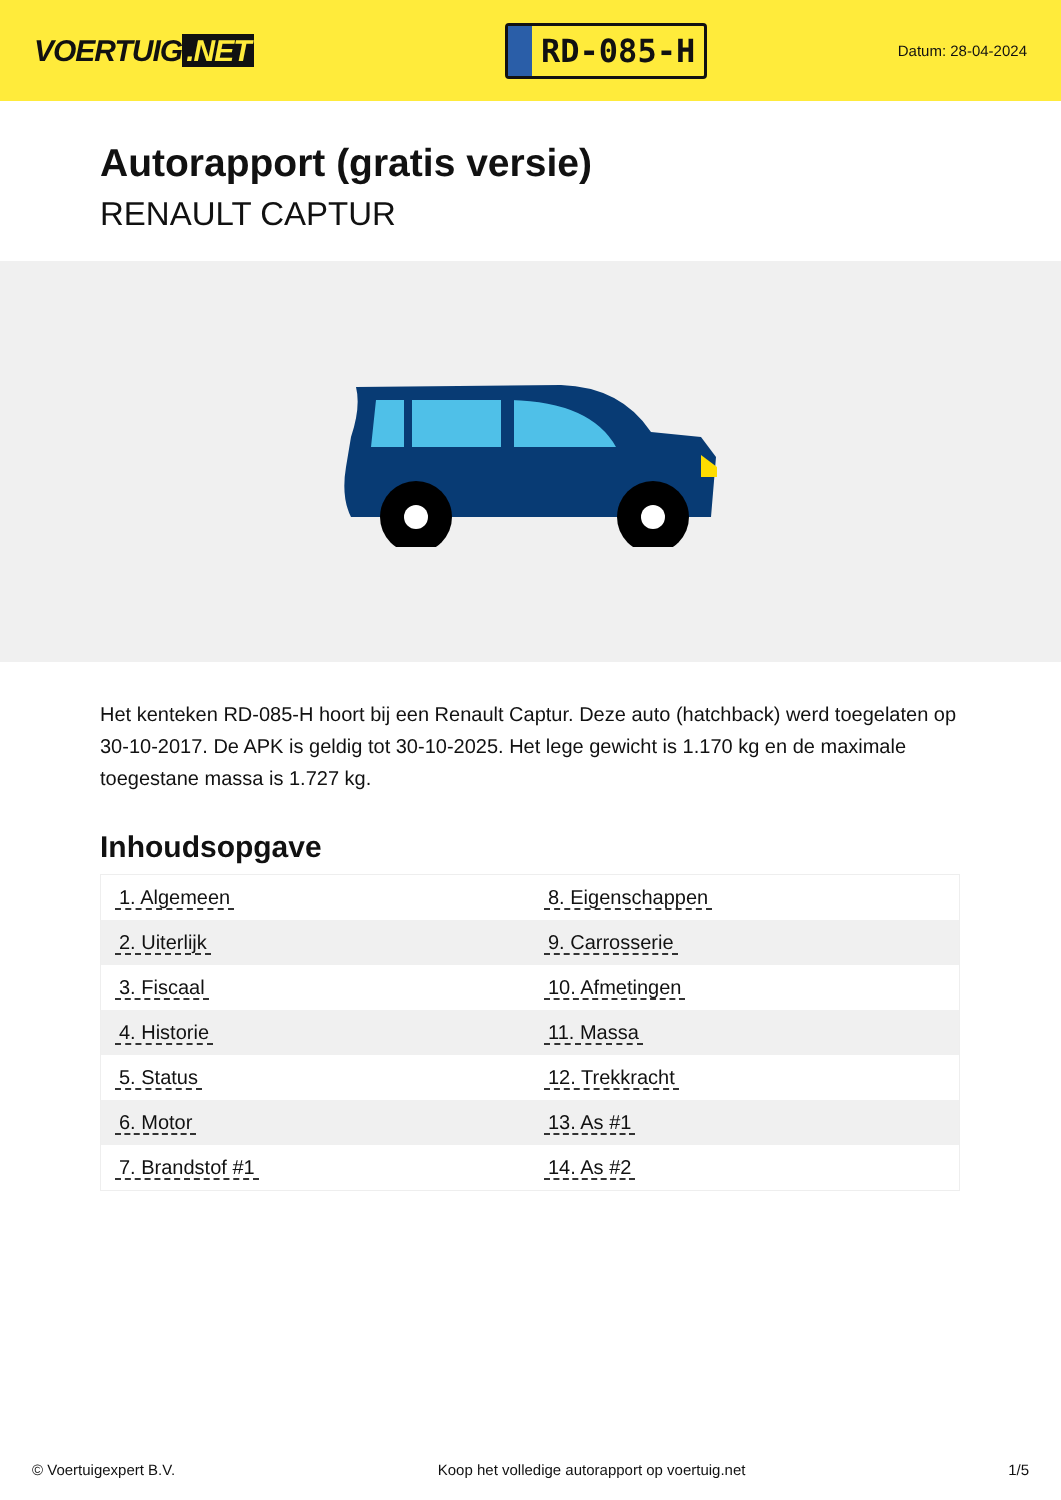VOERTUIG.NET
RD-085-H
Datum: 28-04-2024
Autorapport (gratis versie)
RENAULT CAPTUR
Het kenteken RD-085-H hoort bij een Renault Captur. Deze auto (hatchback) werd toegelaten op 30-10-2017. De APK is geldig tot 30-10-2025. Het lege gewicht is 1.170 kg en de maximale toegestane massa is 1.727 kg.
Inhoudsopgave
| 1. Algemeen | 8. Eigenschappen |
| 2. Uiterlijk | 9. Carrosserie |
| 3. Fiscaal | 10. Afmetingen |
| 4. Historie | 11. Massa |
| 5. Status | 12. Trekkracht |
| 6. Motor | 13. As #1 |
| 7. Brandstof #1 | 14. As #2 |
© Voertuigexpert B.V. Koop het volledige autorapport op voertuig.net 1/5